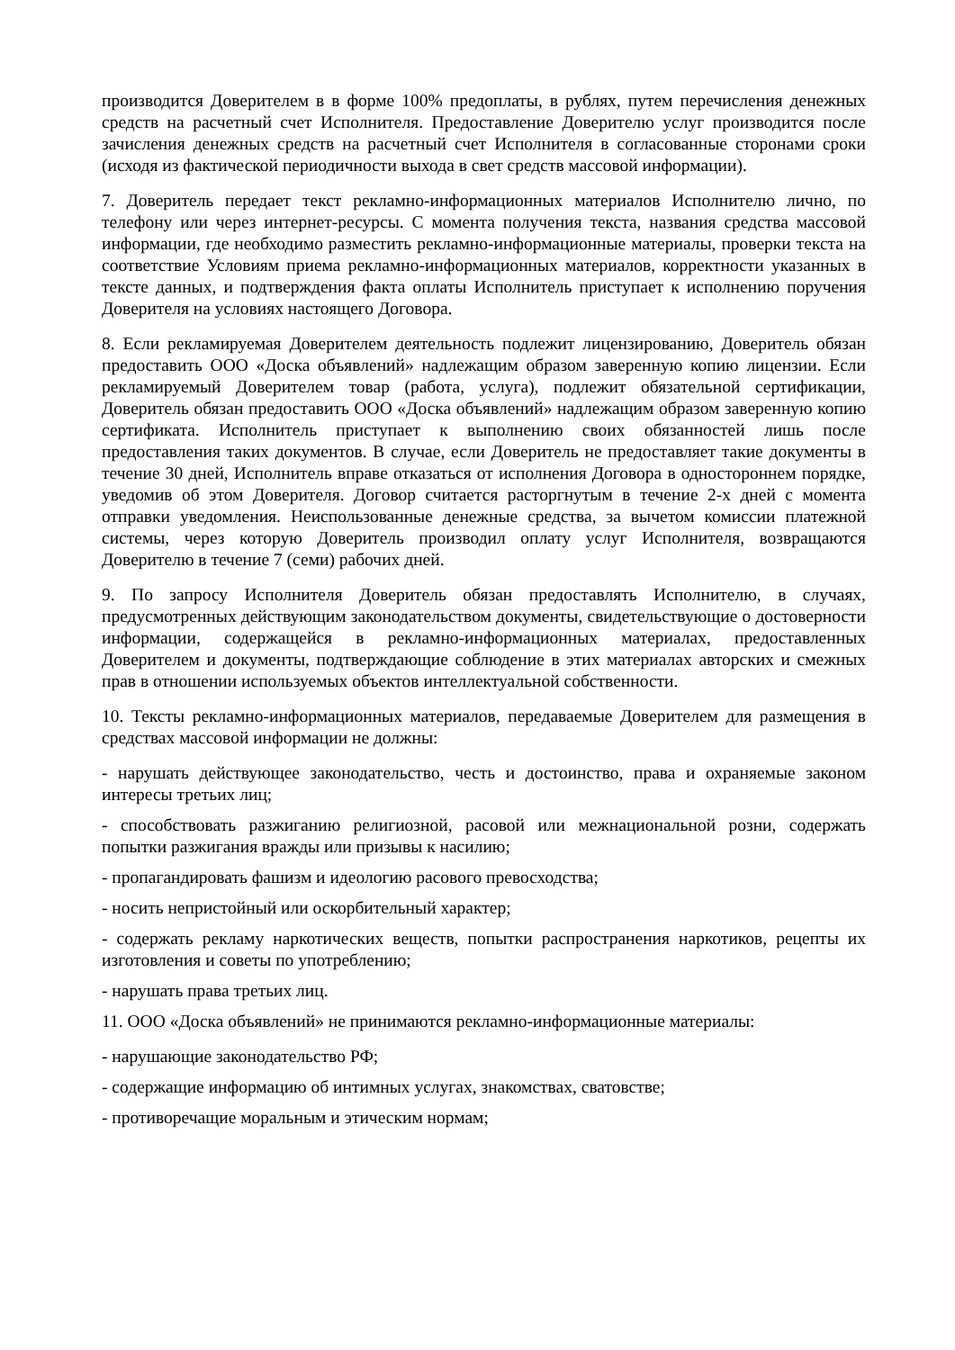производится Доверителем в в форме 100% предоплаты, в рублях, путем перечисления денежных средств на расчетный счет Исполнителя. Предоставление Доверителю услуг производится после зачисления денежных средств на расчетный счет Исполнителя в согласованные сторонами сроки (исходя из фактической периодичности выхода в свет средств массовой информации).
7. Доверитель передает текст рекламно-информационных материалов Исполнителю лично, по телефону или через интернет-ресурсы. С момента получения текста, названия средства массовой информации, где необходимо разместить рекламно-информационные материалы, проверки текста на соответствие Условиям приема рекламно-информационных материалов, корректности указанных в тексте данных, и подтверждения факта оплаты Исполнитель приступает к исполнению поручения Доверителя на условиях настоящего Договора.
8. Если рекламируемая Доверителем деятельность подлежит лицензированию, Доверитель обязан предоставить ООО «Доска объявлений» надлежащим образом заверенную копию лицензии. Если рекламируемый Доверителем товар (работа, услуга), подлежит обязательной сертификации, Доверитель обязан предоставить ООО «Доска объявлений» надлежащим образом заверенную копию сертификата. Исполнитель приступает к выполнению своих обязанностей лишь после предоставления таких документов. В случае, если Доверитель не предоставляет такие документы в течение 30 дней, Исполнитель вправе отказаться от исполнения Договора в одностороннем порядке, уведомив об этом Доверителя. Договор считается расторгнутым в течение 2-х дней с момента отправки уведомления. Неиспользованные денежные средства, за вычетом комиссии платежной системы, через которую Доверитель производил оплату услуг Исполнителя, возвращаются Доверителю в течение 7 (семи) рабочих дней.
9. По запросу Исполнителя Доверитель обязан предоставлять Исполнителю, в случаях, предусмотренных действующим законодательством документы, свидетельствующие о достоверности информации, содержащейся в рекламно-информационных материалах, предоставленных Доверителем и документы, подтверждающие соблюдение в этих материалах авторских и смежных прав в отношении используемых объектов интеллектуальной собственности.
10. Тексты рекламно-информационных материалов, передаваемые Доверителем для размещения в средствах массовой информации не должны:
- нарушать действующее законодательство, честь и достоинство, права и охраняемые законом интересы третьих лиц;
- способствовать разжиганию религиозной, расовой или межнациональной розни, содержать попытки разжигания вражды или призывы к насилию;
- пропагандировать фашизм и идеологию расового превосходства;
- носить непристойный или оскорбительный характер;
- содержать рекламу наркотических веществ, попытки распространения наркотиков, рецепты их изготовления и советы по употреблению;
- нарушать права третьих лиц.
11. ООО «Доска объявлений» не принимаются рекламно-информационные материалы:
- нарушающие законодательство РФ;
- содержащие информацию об интимных услугах, знакомствах, сватовстве;
- противоречащие моральным и этическим нормам;